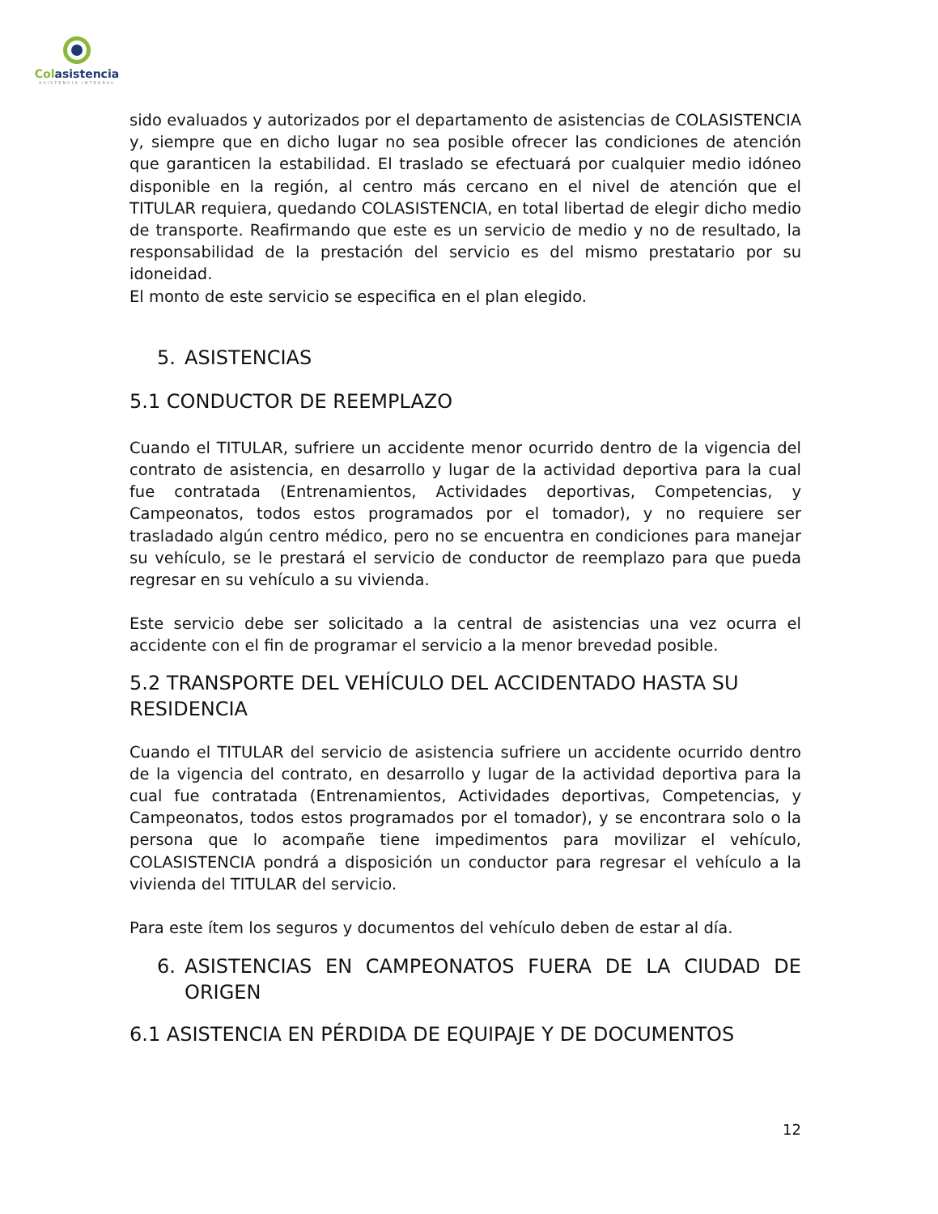Colasistencia
ASISTENCIA INTEGRAL
sido evaluados y autorizados por el departamento de asistencias de COLASISTENCIA y, siempre que en dicho lugar no sea posible ofrecer las condiciones de atención que garanticen la estabilidad. El traslado se efectuará por cualquier medio idóneo disponible en la región, al centro más cercano en el nivel de atención que el TITULAR requiera, quedando COLASISTENCIA, en total libertad de elegir dicho medio de transporte. Reafirmando que este es un servicio de medio y no de resultado, la responsabilidad de la prestación del servicio es del mismo prestatario por su idoneidad.
El monto de este servicio se especifica en el plan elegido.
5. ASISTENCIAS
5.1 CONDUCTOR DE REEMPLAZO
Cuando el TITULAR, sufriere un accidente menor ocurrido dentro de la vigencia del contrato de asistencia, en desarrollo y lugar de la actividad deportiva para la cual fue contratada (Entrenamientos, Actividades deportivas, Competencias, y Campeonatos, todos estos programados por el tomador), y no requiere ser trasladado algún centro médico, pero no se encuentra en condiciones para manejar su vehículo, se le prestará el servicio de conductor de reemplazo para que pueda regresar en su vehículo a su vivienda.
Este servicio debe ser solicitado a la central de asistencias una vez ocurra el accidente con el fin de programar el servicio a la menor brevedad posible.
5.2 TRANSPORTE DEL VEHÍCULO DEL ACCIDENTADO HASTA SU RESIDENCIA
Cuando el TITULAR del servicio de asistencia sufriere un accidente ocurrido dentro de la vigencia del contrato, en desarrollo y lugar de la actividad deportiva para la cual fue contratada (Entrenamientos, Actividades deportivas, Competencias, y Campeonatos, todos estos programados por el tomador), y se encontrara solo o la persona que lo acompañe tiene impedimentos para movilizar el vehículo, COLASISTENCIA pondrá a disposición un conductor para regresar el vehículo a la vivienda del TITULAR del servicio.
Para este ítem los seguros y documentos del vehículo deben de estar al día.
6. ASISTENCIAS EN CAMPEONATOS FUERA DE LA CIUDAD DE ORIGEN
6.1 ASISTENCIA EN PÉRDIDA DE EQUIPAJE Y DE DOCUMENTOS
12